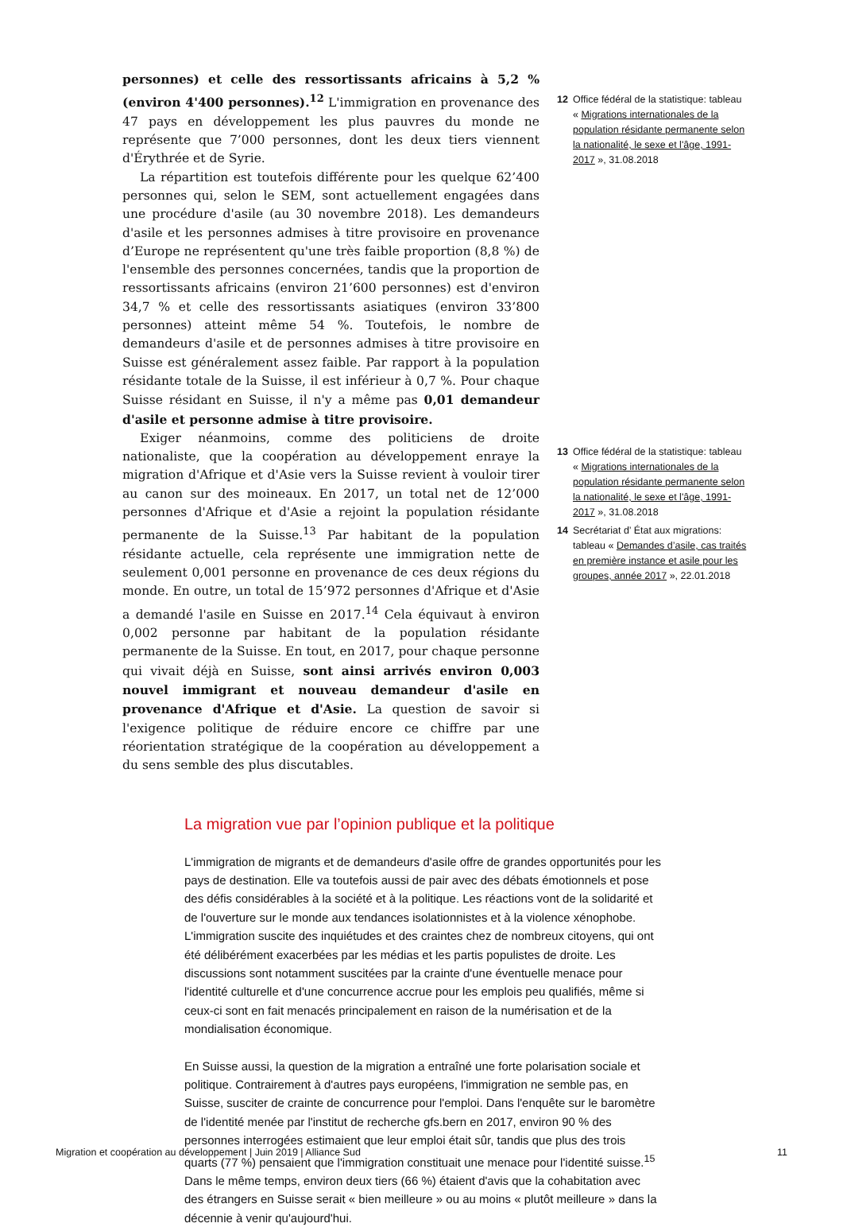personnes) et celle des ressortissants africains à 5,2 % (environ 4'400 personnes).<sup>12</sup> L'immigration en provenance des 47 pays en développement les plus pauvres du monde ne représente que 7’000 personnes, dont les deux tiers viennent d'Érythrée et de Syrie.
La répartition est toutefois différente pour les quelque 62’400 personnes qui, selon le SEM, sont actuellement engagées dans une procédure d'asile (au 30 novembre 2018). Les demandeurs d'asile et les personnes admises à titre provisoire en provenance d’Europe ne représentent qu'une très faible proportion (8,8 %) de l'ensemble des personnes concernées, tandis que la proportion de ressortissants africains (environ 21’600 personnes) est d'environ 34,7 % et celle des ressortissants asiatiques (environ 33’800 personnes) atteint même 54 %. Toutefois, le nombre de demandeurs d'asile et de personnes admises à titre provisoire en Suisse est généralement assez faible. Par rapport à la population résidante totale de la Suisse, il est inférieur à 0,7 %. Pour chaque Suisse résidant en Suisse, il n'y a même pas 0,01 demandeur d'asile et personne admise à titre provisoire.
Exiger néanmoins, comme des politiciens de droite nationaliste, que la coopération au développement enraye la migration d'Afrique et d'Asie vers la Suisse revient à vouloir tirer au canon sur des moineaux. En 2017, un total net de 12’000 personnes d'Afrique et d'Asie a rejoint la population résidante permanente de la Suisse.<sup>13</sup> Par habitant de la population résidante actuelle, cela représente une immigration nette de seulement 0,001 personne en provenance de ces deux régions du monde. En outre, un total de 15’972 personnes d'Afrique et d'Asie a demandé l'asile en Suisse en 2017.<sup>14</sup> Cela équivaut à environ 0,002 personne par habitant de la population résidante permanente de la Suisse. En tout, en 2017, pour chaque personne qui vivait déjà en Suisse, sont ainsi arrivés environ 0,003 nouvel immigrant et nouveau demandeur d'asile en provenance d'Afrique et d'Asie. La question de savoir si l'exigence politique de réduire encore ce chiffre par une réorientation stratégique de la coopération au développement a du sens semble des plus discutables.
12 Office fédéral de la statistique: tableau « Migrations internationales de la population résidante permanente selon la nationalité, le sexe et l'âge, 1991-2017 », 31.08.2018
13 Office fédéral de la statistique: tableau « Migrations internationales de la population résidante permanente selon la nationalité, le sexe et l'âge, 1991-2017 », 31.08.2018
14 Secrétariat d’ État aux migrations: tableau « Demandes d’asile, cas traités en première instance et asile pour les groupes, année 2017 », 22.01.2018
La migration vue par l’opinion publique et la politique
L'immigration de migrants et de demandeurs d'asile offre de grandes opportunités pour les pays de destination. Elle va toutefois aussi de pair avec des débats émotionnels et pose des défis considérables à la société et à la politique. Les réactions vont de la solidarité et de l'ouverture sur le monde aux tendances isolationnistes et à la violence xénophobe. L'immigration suscite des inquiétudes et des craintes chez de nombreux citoyens, qui ont été délibérément exacerbées par les médias et les partis populistes de droite. Les discussions sont notamment suscitées par la crainte d'une éventuelle menace pour l'identité culturelle et d'une concurrence accrue pour les emplois peu qualifiés, même si ceux-ci sont en fait menacés principalement en raison de la numérisation et de la mondialisation économique.
En Suisse aussi, la question de la migration a entraîné une forte polarisation sociale et politique. Contrairement à d'autres pays européens, l'immigration ne semble pas, en Suisse, susciter de crainte de concurrence pour l'emploi. Dans l'enquête sur le baromètre de l'identité menée par l'institut de recherche gfs.bern en 2017, environ 90 % des personnes interrogées estimaient que leur emploi était sûr, tandis que plus des trois quarts (77 %) pensaient que l'immigration constituait une menace pour l'identité suisse.<sup>15</sup> Dans le même temps, environ deux tiers (66 %) étaient d'avis que la cohabitation avec des étrangers en Suisse serait « bien meilleure » ou au moins « plutôt meilleure » dans la décennie à venir qu'aujourd'hui.
Migration et coopération au développement | Juin 2019 | Alliance Sud 11